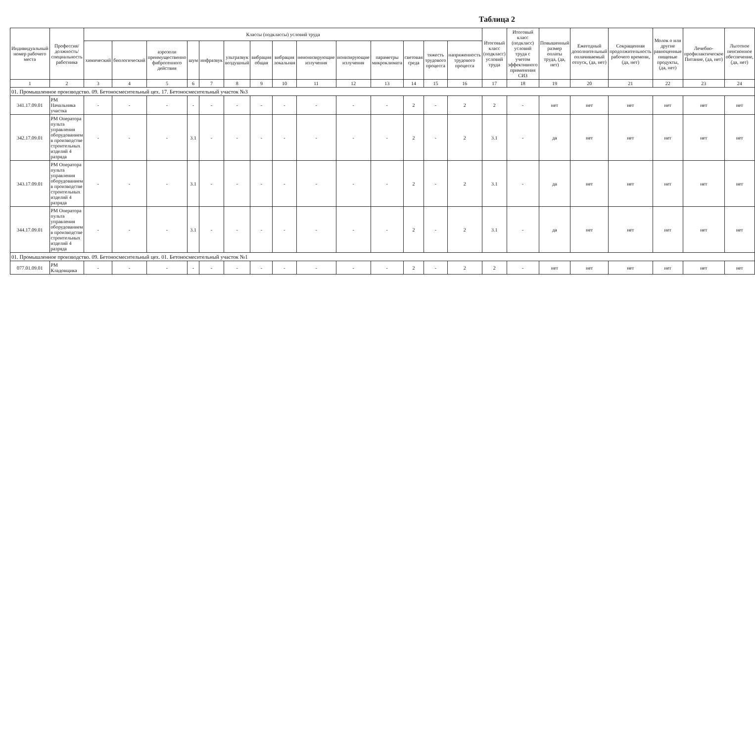Таблица 2
| Индивидуальный номер рабочего места | Профессия/должность/ специальность работника | Классы (подклассы) условий труда | | | | | | | | | | | | | | Итоговый класс (подкласс) условий труда | Итоговый класс (подкласс) условий труда с учетом эффективного применения СИЗ | Повышенный размер оплаты труда, (да, нет) | Ежегодный дополнительный оплачиваемый отпуск, (да, нет) | Сокращенная продолжительность рабочего времени, (да, нет) | Молок о или другие равноценные пищевые продукты, (да, нет) | Лечебно-профилактическое Питание, (да, нет) | Льготное пенсионное обеспечение, (да, нет) |
| --- | --- | --- | --- | --- | --- | --- | --- | --- | --- | --- | --- | --- | --- | --- | --- | --- | --- | --- | --- | --- | --- | --- | --- |
| | | химический | биологический | аэрозоли преимущественно фиброгенного действия | шум | инфразвук | ультразвук воздушный | вибрация общая | вибрация локальная | неионизирующие излучения | ионизирующие излучения | параметры микроклимата | световая среда | тяжесть трудового процесса | напряженность трудового процесса | | | | | | | | |
| 1 | 2 | 3 | 4 | 5 | 6 | 7 | 8 | 9 | 10 | 11 | 12 | 13 | 14 | 15 | 16 | 17 | 18 | 19 | 20 | 21 | 22 | 23 | 24 |
| 01. Промышленное производство. 09. Бетоносмесительный цех. 17. Бетоносмесительный участок №3 | | | | | | | | | | | | | | | | | | | | | | | |
| 341.17.09.01 | РМ Начальника участка | - | - | - | - | - | - | - | - | - | - | - | 2 | - | 2 | 2 | - | нет | нет | нет | нет | нет | нет |
| 342.17.09.01 | РМ Оператора пульта управления оборудованием в производстве строительных изделий 4 разряда | - | - | - | 3.1 | - | - | - | - | - | - | - | 2 | - | 2 | 3.1 | - | да | нет | нет | нет | нет | нет |
| 343.17.09.01 | РМ Оператора пульта управления оборудованием в производстве строительных изделий 4 разряда | - | - | - | 3.1 | - | - | - | - | - | - | - | 2 | - | 2 | 3.1 | - | да | нет | нет | нет | нет | нет |
| 344.17.09.01 | РМ Оператора пульта управления оборудованием в производстве строительных изделий 4 разряда | - | - | - | 3.1 | - | - | - | - | - | - | - | 2 | - | 2 | 3.1 | - | да | нет | нет | нет | нет | нет |
| 01. Промышленное производство. 09. Бетоносмесительный цех. 01. Бетоносмесительный участок №1 | | | | | | | | | | | | | | | | | | | | | | | |
| 077.01.09.01 | РМ Кладовщика | - | - | - | - | - | - | - | - | - | - | - | 2 | - | 2 | 2 | - | нет | нет | нет | нет | нет | нет |